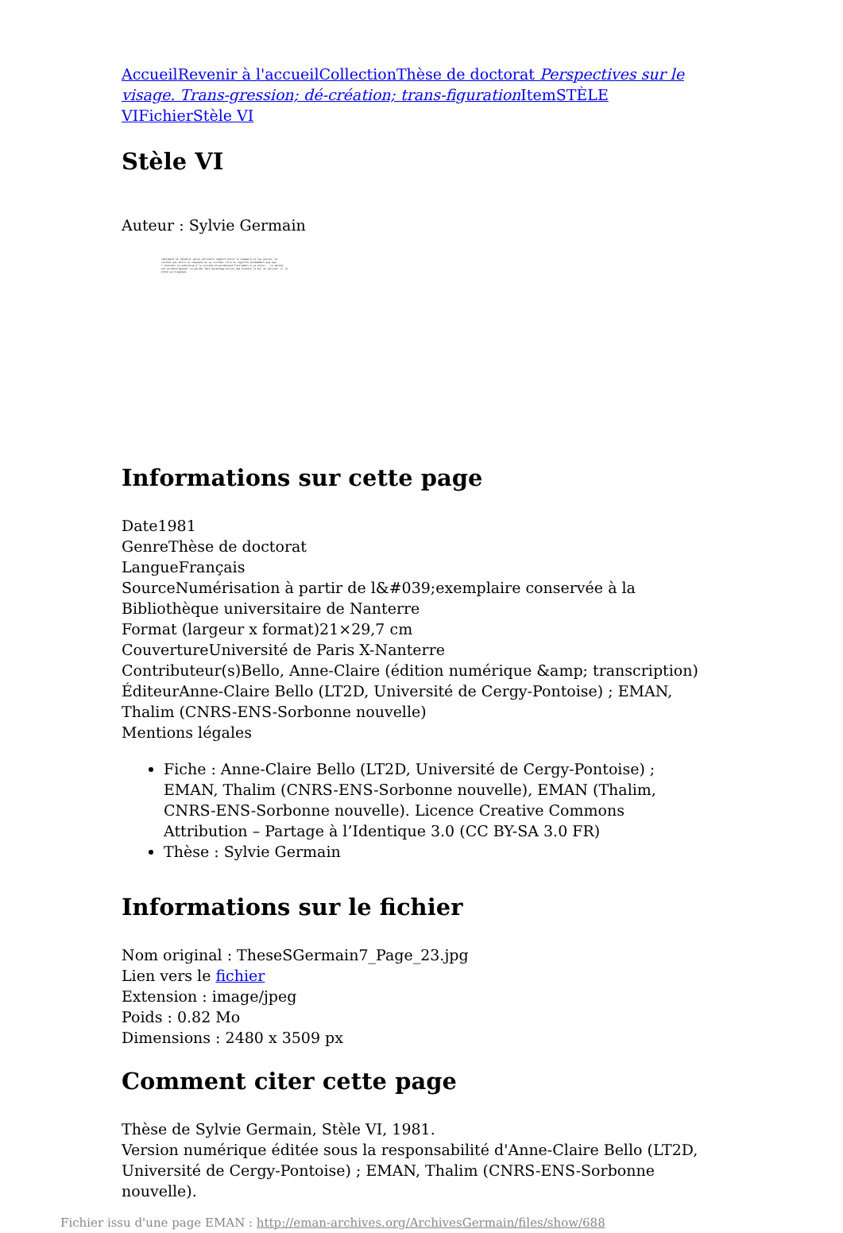Accueil Revenir à l'accueil Collection Thèse de doctorat Perspectives sur le visage. Trans-gression; dé-création; trans-figuration Item STÈLE VI Fichier Stèle VI
Stèle VI
Auteur : Sylvie Germain
châtiment ne rétablit aucun véritable rapport entre le coupable et les autres, et surtout pas entre le coupable et sa victime. Cela ne signifie évidemment pas que l'innocent se substitue à la victime en pardonnant facilement à sa place... Le pardon est eschatologique. Le pardon fait davantage encore que prendre le mal au sérieux: il le prend au tragique.
Informations sur cette page
Date1981
GenreThèse de doctorat
LangueFrançais
SourceNumérisation à partir de l&#039;exemplaire conservée à la Bibliothèque universitaire de Nanterre
Format (largeur x format)21×29,7 cm
CouvertureUniversité de Paris X-Nanterre
Contributeur(s)Bello, Anne-Claire (édition numérique &amp; transcription)
ÉditeurAnne-Claire Bello (LT2D, Université de Cergy-Pontoise) ; EMAN, Thalim (CNRS-ENS-Sorbonne nouvelle)
Mentions légales
Fiche : Anne-Claire Bello (LT2D, Université de Cergy-Pontoise) ; EMAN, Thalim (CNRS-ENS-Sorbonne nouvelle), EMAN (Thalim, CNRS-ENS-Sorbonne nouvelle). Licence Creative Commons Attribution – Partage à l’Identique 3.0 (CC BY-SA 3.0 FR)
Thèse : Sylvie Germain
Informations sur le fichier
Nom original : TheseSGermain7_Page_23.jpg
Lien vers le fichier
Extension : image/jpeg
Poids : 0.82 Mo
Dimensions : 2480 x 3509 px
Comment citer cette page
Thèse de Sylvie Germain, Stèle VI, 1981.
Version numérique éditée sous la responsabilité d'Anne-Claire Bello (LT2D, Université de Cergy-Pontoise) ; EMAN, Thalim (CNRS-ENS-Sorbonne nouvelle).
Fichier issu d'une page EMAN : http://eman-archives.org/ArchivesGermain/files/show/688